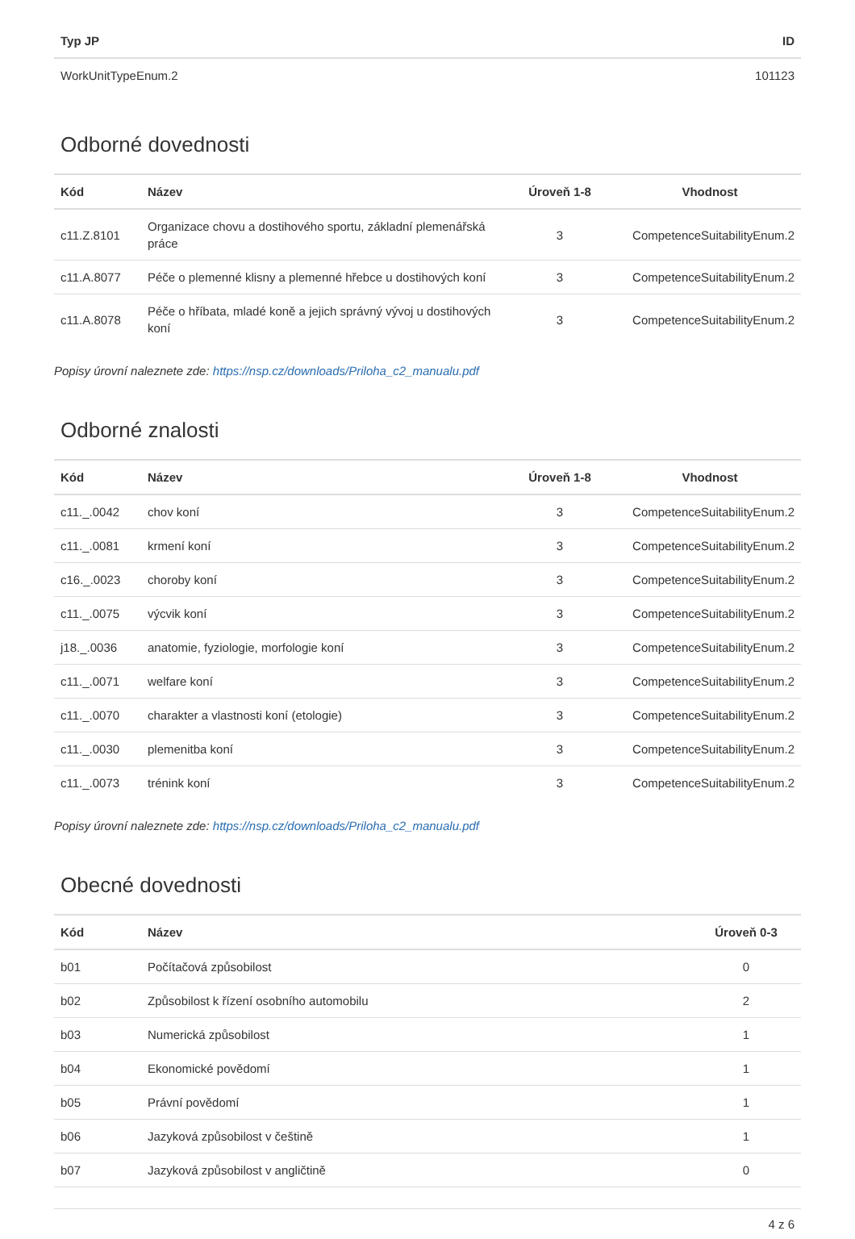| Typ JP | ID |
| --- | --- |
| WorkUnitTypeEnum.2 | 101123 |
Odborné dovednosti
| Kód | Název | Úroveň 1-8 | Vhodnost |
| --- | --- | --- | --- |
| c11.Z.8101 | Organizace chovu a dostihového sportu, základní plemenářská práce | 3 | CompetenceSuitabilityEnum.2 |
| c11.A.8077 | Péče o plemenné klisny a plemenné hřebce u dostihových koní | 3 | CompetenceSuitabilityEnum.2 |
| c11.A.8078 | Péče o hříbata, mladé koně a jejich správný vývoj u dostihových koní | 3 | CompetenceSuitabilityEnum.2 |
Popisy úrovní naleznete zde: https://nsp.cz/downloads/Priloha_c2_manualu.pdf
Odborné znalosti
| Kód | Název | Úroveň 1-8 | Vhodnost |
| --- | --- | --- | --- |
| c11._.0042 | chov koní | 3 | CompetenceSuitabilityEnum.2 |
| c11._.0081 | krmení koní | 3 | CompetenceSuitabilityEnum.2 |
| c16._.0023 | choroby koní | 3 | CompetenceSuitabilityEnum.2 |
| c11._.0075 | výcvik koní | 3 | CompetenceSuitabilityEnum.2 |
| j18._.0036 | anatomie, fyziologie, morfologie koní | 3 | CompetenceSuitabilityEnum.2 |
| c11._.0071 | welfare koní | 3 | CompetenceSuitabilityEnum.2 |
| c11._.0070 | charakter a vlastnosti koní (etologie) | 3 | CompetenceSuitabilityEnum.2 |
| c11._.0030 | plemenitba koní | 3 | CompetenceSuitabilityEnum.2 |
| c11._.0073 | trénink koní | 3 | CompetenceSuitabilityEnum.2 |
Popisy úrovní naleznete zde: https://nsp.cz/downloads/Priloha_c2_manualu.pdf
Obecné dovednosti
| Kód | Název | Úroveň 0-3 |
| --- | --- | --- |
| b01 | Počítačová způsobilost | 0 |
| b02 | Způsobilost k řízení osobního automobilu | 2 |
| b03 | Numerická způsobilost | 1 |
| b04 | Ekonomické povědomí | 1 |
| b05 | Právní povědomí | 1 |
| b06 | Jazyková způsobilost v češtině | 1 |
| b07 | Jazyková způsobilost v angličtině | 0 |
4 z 6